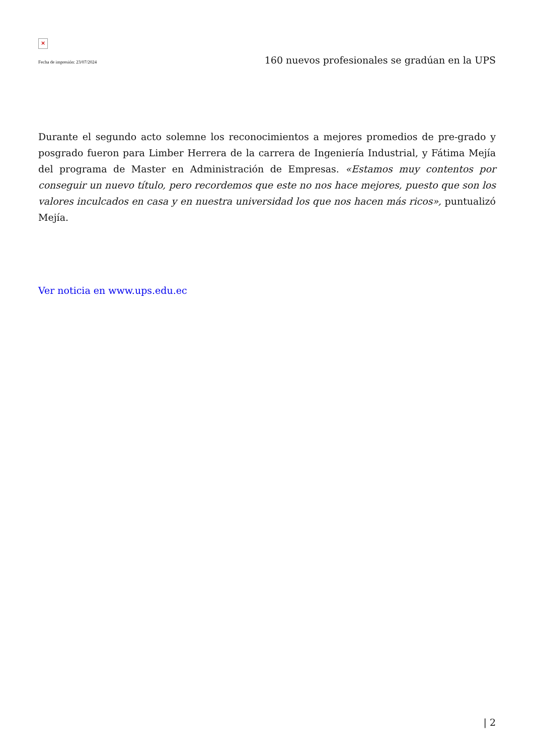×
Fecha de impresión: 23/07/2024 160 nuevos profesionales se gradúan en la UPS
Durante el segundo acto solemne los reconocimientos a mejores promedios de pre-grado y posgrado fueron para Limber Herrera de la carrera de Ingeniería Industrial, y Fátima Mejía del programa de Master en Administración de Empresas. «Estamos muy contentos por conseguir un nuevo título, pero recordemos que este no nos hace mejores, puesto que son los valores inculcados en casa y en nuestra universidad los que nos hacen más ricos», puntualizó Mejía.
Ver noticia en www.ups.edu.ec
| 2